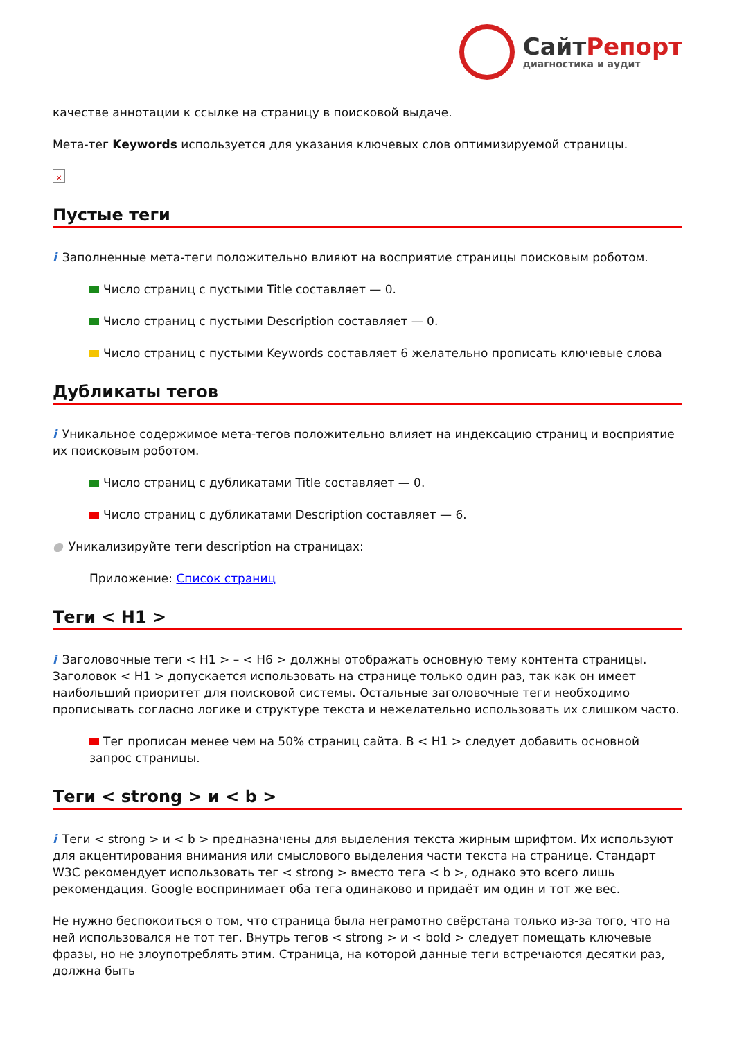СайтРепорт
диагностика и аудит
качестве аннотации к ссылке на страницу в поисковой выдаче.
Мета-тег Keywords используется для указания ключевых слов оптимизируемой страницы.
×
Пустые теги
i Заполненные мета-теги положительно влияют на восприятие страницы поисковым роботом.
Число страниц с пустыми Title составляет — 0.
Число страниц с пустыми Description составляет — 0.
Число страниц с пустыми Keywords составляет 6 желательно прописать ключевые слова
Дубликаты тегов
i Уникальное содержимое мета-тегов положительно влияет на индексацию страниц и восприятие их поисковым роботом.
Число страниц с дубликатами Title составляет — 0.
Число страниц с дубликатами Description составляет — 6.
● Уникализируйте теги description на страницах:
Приложение: Список страниц
Теги < H1 >
i Заголовочные теги < H1 > – < H6 > должны отображать основную тему контента страницы. Заголовок < H1 > допускается использовать на странице только один раз, так как он имеет наибольший приоритет для поисковой системы. Остальные заголовочные теги необходимо прописывать согласно логике и структуре текста и нежелательно использовать их слишком часто.
Тег прописан менее чем на 50% страниц сайта. В < H1 > следует добавить основной запрос страницы.
Теги < strong > и < b >
i Теги < strong > и < b > предназначены для выделения текста жирным шрифтом. Их используют для акцентирования внимания или смыслового выделения части текста на странице. Стандарт W3C рекомендует использовать тег < strong > вместо тега < b >, однако это всего лишь рекомендация. Google воспринимает оба тега одинаково и придаёт им один и тот же вес.
Не нужно беспокоиться о том, что страница была неграмотно свёрстана только из-за того, что на ней использовался не тот тег. Внутрь тегов < strong > и < bold > следует помещать ключевые фразы, но не злоупотреблять этим. Страница, на которой данные теги встречаются десятки раз, должна быть